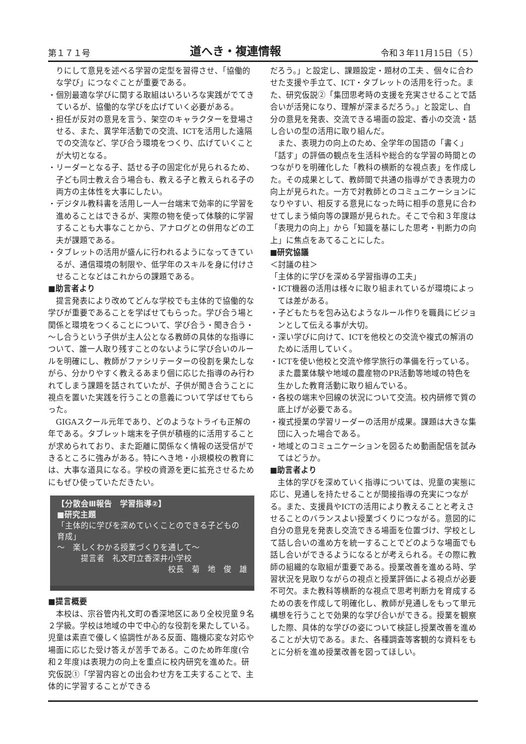第１７１号 道へき・複連情報 令和３年11月15日（５）
　りにして意見を述べる学習の定型を習得させ、「協働的な学び」につなぐことが重要である。
・個別最適な学びに関する取組はいろいろな実践がでてきているが、協働的な学びを広げていく必要がある。
・担任が反対の意見を言う、架空のキャラクターを登場させる、また、異学年活動での交流、ICTを活用した遠隔での交流など、学び合う環境をつくり、広げていくことが大切となる。
・リーダーとなる子、話せる子の固定化が見られるため、子ども同士教え合う場合も、教える子と教えられる子の両方の主体性を大事にしたい。
・デジタル教科書を活用し一人一台端末で効率的に学習を進めることはできるが、実際の物を使って体験的に学習することも大事なことから、アナログとの併用などの工夫が課題である。
・タブレットの活用が盛んに行われるようになってきているが、通信環境の制限や、低学年のスキルを身に付けさせることなどはこれからの課題である。
■助言者より
提言発表により改めてどんな学校でも主体的で協働的な学びが重要であることを学ばせてもらった。学び合う場と関係と環境をつくることについて、学び合う・聞き合う・～し合うという子供が主人公となる教師の具体的な指導について、誰一人取り残すことのないように学び合いのルールを明確にし、教師がファシリテーターの役割を果たしながら、分かりやすく教えるあまり個に応じた指導のみ行われてしまう課題を話されていたが、子供が聞き合うことに視点を置いた実践を行うことの意義について学ばせてもらった。
GIGAスクール元年であり、どのようなトライも正解の年である。タブレット端末を子供が積極的に活用することが求められており、また距離に関係なく情報の送受信ができるところに強みがある。特にへき地・小規模校の教育には、大事な道具になる。学校の資源を更に拡充させるためにもぜひ使っていただきたい。
【分散会Ⅲ報告　学習指導②】
■研究主題
「主体的に学びを深めていくことのできる子どもの育成」
～　楽しくわかる授業づくりを通して～
　　　提言者　礼文町立香深井小学校
校長　菊　地　俊　雄
■提言概要
本校は、宗谷管内礼文町の香深地区にあり全校児童９名２学級。学校は地域の中で中心的な役割を果たしている。児童は素直で優しく協調性がある反面、臨機応変な対応や場面に応じた受け答えが苦手である。このため昨年度(令和２年度)は表現力の向上を重点に校内研究を進めた。研究仮説①「学習内容との出会わせ方を工夫することで、主体的に学習することができる
だろう。」と設定し、課題設定・題材の工夫 、個々に合わせた支援や手立て、ICT・タブレットの活用を行った。また、研究仮説②「集団思考時の支援を充実させることで話合いが活発になり、理解が深まるだろう。」と設定し、自分の意見を発表、交流できる場面の設定、香小の交流・話し合いの型の活用に取り組んだ。
また、表現力の向上のため、全学年の国語の「書く」「話す」の評価の観点を生活科や総合的な学習の時間とのつながりを明確化した「教科の横断的な視点表」を作成した。その成果として、教師間で共通の指導ができ表現力の向上が見られた。一方で対教師とのコミュニケーションになりやすい、相反する意見になった時に相手の意見に合わせてしまう傾向等の課題が見られた。そこで令和３年度は「表現力の向上」から「知識を基にした思考・判断力の向上」に焦点をあてることにした。
■研究協議
＜討議の柱＞
「主体的に学びを深める学習指導の工夫」
・ICT機器の活用は様々に取り組まれているが環境によっては差がある。
・子どもたちを包み込むようなルール作りを職員にビジョンとして伝える事が大切。
・深い学びに向けて、ICTを他校との交流や複式の解消のために活用していく。
・ICTを使い他校と交流や修学旅行の準備を行っている。また農業体験や地域の農産物のPR活動等地域の特色を生かした教育活動に取り組んでいる。
・各校の端末や回線の状況について交流。校内研修で質の底上げが必要である。
・複式授業の学習リーダーの活用が成果。課題は大きな集団に入った場合である。
・地域とのコミュニケーションを図るため動画配信を試みてはどうか。
■助言者より
主体的学びを深めていく指導については、児童の実態に応じ、見通しを持たせることが間接指導の充実につながる。また、支援員やICTの活用により教えることと考えさせることのバランスよい授業づくりにつながる。意図的に自分の意見を発表し交流できる場面を位置づけ、学校として話し合いの進め方を統一することでどのような場面でも話し合いができるようになるとが考えられる。その際に教師の組織的な取組が重要である。授業改善を進める時、学習状況を見取りながらの視点と授業評価による視点が必要不可欠。また教科等横断的な視点で思考判断力を育成するための表を作成して明確化し、教師が見通しをもって単元構想を行うことで効果的な学び合いができる。授業を観察した際、具体的な学びの姿について検証し授業改善を進めることが大切である。また、各種調査等客観的な資料をもとに分析を進め授業改善を図ってほしい。